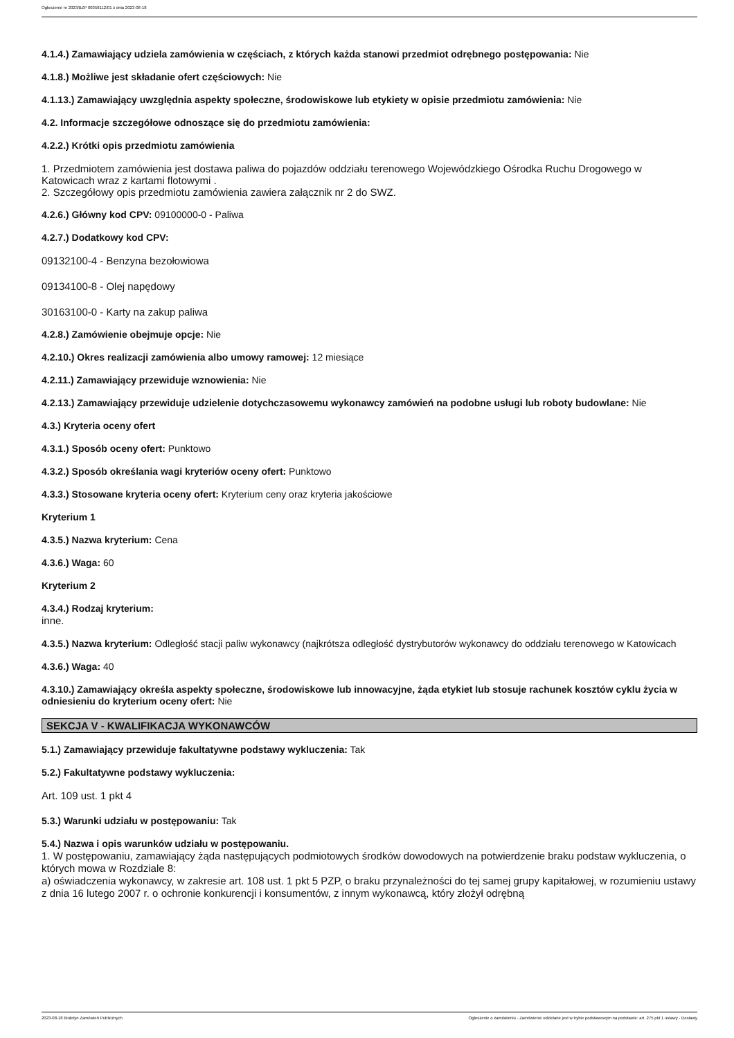Ogłoszenie nr 2023/BZP 00358112/01 z dnia 2023-08-18
4.1.4.) Zamawiający udziela zamówienia w częściach, z których każda stanowi przedmiot odrębnego postępowania: Nie
4.1.8.) Możliwe jest składanie ofert częściowych: Nie
4.1.13.) Zamawiający uwzględnia aspekty społeczne, środowiskowe lub etykiety w opisie przedmiotu zamówienia: Nie
4.2. Informacje szczegółowe odnoszące się do przedmiotu zamówienia:
4.2.2.) Krótki opis przedmiotu zamówienia
1. Przedmiotem zamówienia jest dostawa paliwa do pojazdów oddziału terenowego Wojewódzkiego Ośrodka Ruchu Drogowego w Katowicach wraz z kartami flotowymi .
2. Szczegółowy opis przedmiotu zamówienia zawiera załącznik nr 2 do SWZ.
4.2.6.) Główny kod CPV: 09100000-0 - Paliwa
4.2.7.) Dodatkowy kod CPV:
09132100-4 - Benzyna bezołowiowa
09134100-8 - Olej napędowy
30163100-0 - Karty na zakup paliwa
4.2.8.) Zamówienie obejmuje opcje: Nie
4.2.10.) Okres realizacji zamówienia albo umowy ramowej: 12 miesiące
4.2.11.) Zamawiający przewiduje wznowienia: Nie
4.2.13.) Zamawiający przewiduje udzielenie dotychczasowemu wykonawcy zamówień na podobne usługi lub roboty budowlane: Nie
4.3.) Kryteria oceny ofert
4.3.1.) Sposób oceny ofert: Punktowo
4.3.2.) Sposób określania wagi kryteriów oceny ofert: Punktowo
4.3.3.) Stosowane kryteria oceny ofert: Kryterium ceny oraz kryteria jakościowe
Kryterium 1
4.3.5.) Nazwa kryterium: Cena
4.3.6.) Waga: 60
Kryterium 2
4.3.4.) Rodzaj kryterium:
inne.
4.3.5.) Nazwa kryterium: Odległość stacji paliw wykonawcy (najkrótsza odległość dystrybutorów wykonawcy do oddziału terenowego w Katowicach
4.3.6.) Waga: 40
4.3.10.) Zamawiający określa aspekty społeczne, środowiskowe lub innowacyjne, żąda etykiet lub stosuje rachunek kosztów cyklu życia w odniesieniu do kryterium oceny ofert: Nie
SEKCJA V - KWALIFIKACJA WYKONAWCÓW
5.1.) Zamawiający przewiduje fakultatywne podstawy wykluczenia: Tak
5.2.) Fakultatywne podstawy wykluczenia:
Art. 109 ust. 1 pkt 4
5.3.) Warunki udziału w postępowaniu: Tak
5.4.) Nazwa i opis warunków udziału w postępowaniu.
1. W postępowaniu, zamawiający żąda następujących podmiotowych środków dowodowych na potwierdzenie braku podstaw wykluczenia, o których mowa w Rozdziale 8:
a) oświadczenia wykonawcy, w zakresie art. 108 ust. 1 pkt 5 PZP, o braku przynależności do tej samej grupy kapitałowej, w rozumieniu ustawy z dnia 16 lutego 2007 r. o ochronie konkurencji i konsumentów, z innym wykonawcą, który złożył odrębną
2023-08-18 Biuletyn Zamówień Publicznych Ogłoszenie o zamówieniu - Zamówienie udzielane jest w trybie podstawowym na podstawie: art. 275 pkt 1 ustawy - Dostawy